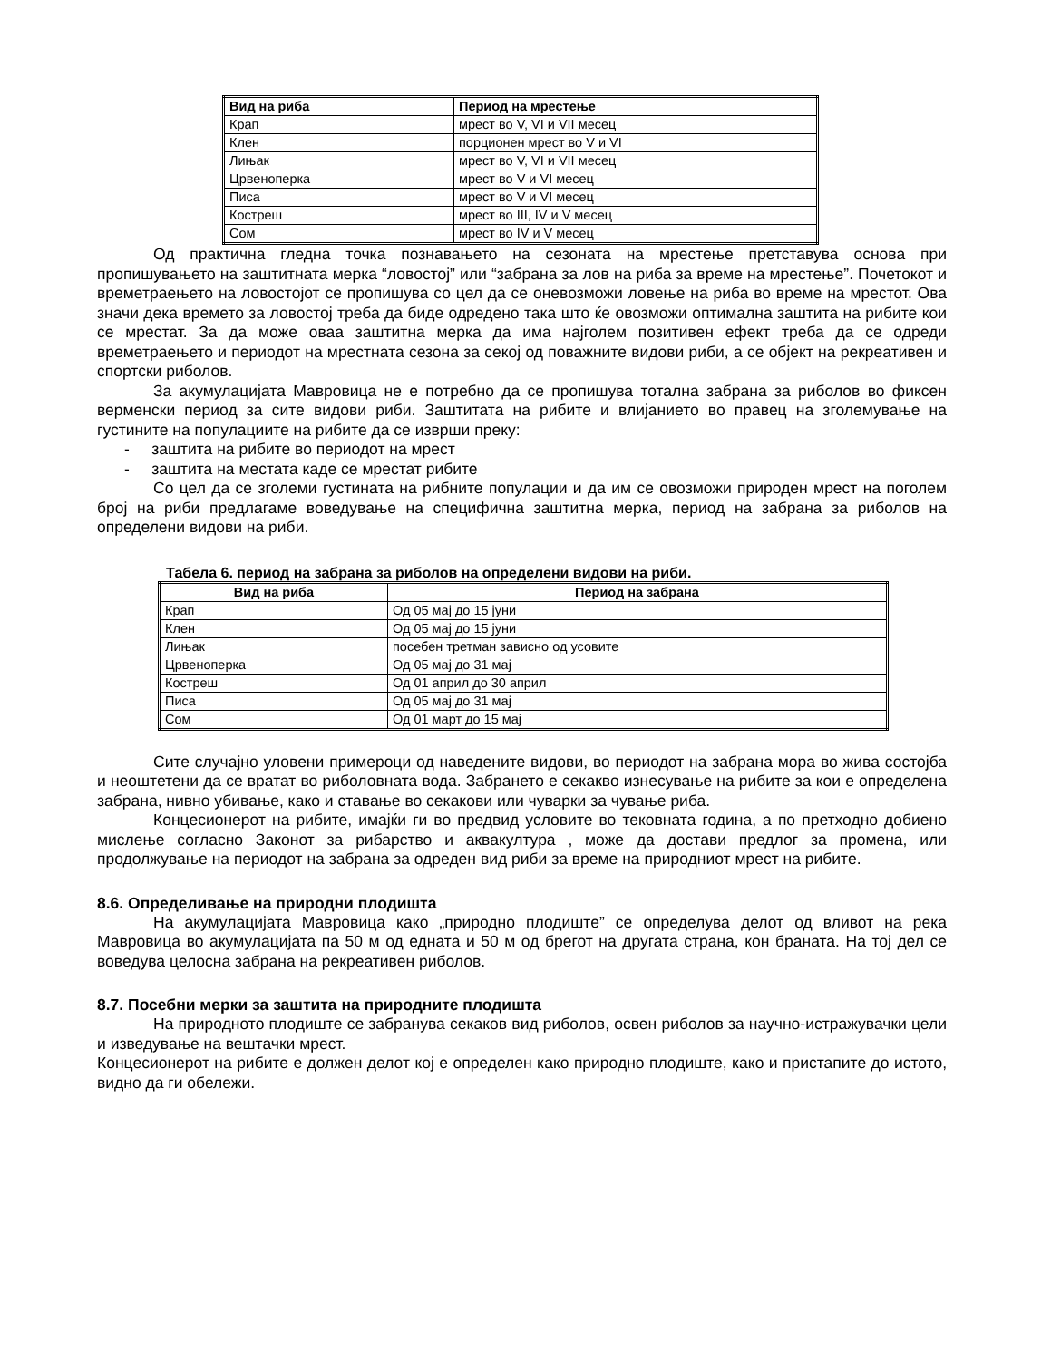| Вид на риба | Период на мрестење |
| --- | --- |
| Крап | мрест во V, VI и VII месец |
| Клен | порционен мрест во V и VI |
| Лињак | мрест во V, VI и VII месец |
| Црвеноперка | мрест во V и VI месец |
| Писа | мрест во V и VI месец |
| Костреш | мрест во III, IV и V месец |
| Сом | мрест во IV и V месец |
Од практична гледна точка познавањето на сезоната на мрестење претставува основа при пропишувањето на заштитната мерка “ловостој” или “забрана за лов на риба за време на мрестење”. Почетокот и времетраењето на ловостојот се пропишува со цел да се оневозможи ловење на риба во време на мрестот. Ова значи дека времето за ловостој треба да биде одредено така што ќе овозможи оптимална заштита на рибите кои се мрестат. За да може оваа заштитна мерка да има најголем позитивен ефект треба да се одреди времетраењето и периодот на мрестната сезона за секој од поважните видови риби, а се објект на рекреативен и спортски риболов.
За акумулацијата Мавровица не е потребно да се пропишува тотална забрана за риболов во фиксен верменски период за сите видови риби. Заштитата на рибите и влијанието во правец на зголемување на густините на популациите на рибите да се изврши преку:
- заштита на рибите во периодот на мрест
- заштита на местата каде се мрестат рибите
Со цел да се зголеми густината на рибните популации и да им се овозможи природен мрест на поголем број на риби предлагаме воведување на специфична заштитна мерка, период на забрана за риболов на определени видови на риби.
Табела 6. период на забрана за риболов на определени видови на риби.
| Вид на риба | Период на забрана |
| --- | --- |
| Крап | Од 05 мај до 15 јуни |
| Клен | Од 05 мај до 15 јуни |
| Лињак | посебен третман зависно од усовите |
| Црвеноперка | Од 05 мај до 31 мај |
| Костреш | Од 01 април до 30 април |
| Писа | Од 05 мај до 31 мај |
| Сом | Од 01 март до 15 мај |
Сите случајно уловени примероци од наведените видови, во периодот на забрана мора во жива состојба и неоштетени да се вратат во риболовната вода. Забрането е секакво изнесување на рибите за кои е определена забрана, нивно убивање, како и ставање во секакови или чуварки за чување риба.
Концесионерот на рибите, имајќи ги во предвид условите во тековната година, а по претходно добиено мислење согласно Законот за рибарство и аквакултура , може да достави предлог за промена, или продолжување на периодот на забрана за одреден вид риби за време на природниот мрест на рибите.
8.6. Определивање на природни плодишта
На акумулацијата Мавровица како „природно плодиште” се определува делот од вливот на река Мавровица во акумулацијата па 50 м од едната и 50 м од брегот на другата страна, кон браната. На тој дел се воведува целосна забрана на рекреативен риболов.
8.7. Посебни мерки за заштита на природните плодишта
На природното плодиште се забранува секаков вид риболов, освен риболов за научно-истражувачки цели и изведување на вештачки мрест.
Концесионерот на рибите е должен делот кој е определен како природно плодиште, како и пристапите до истото, видно да ги обележи.